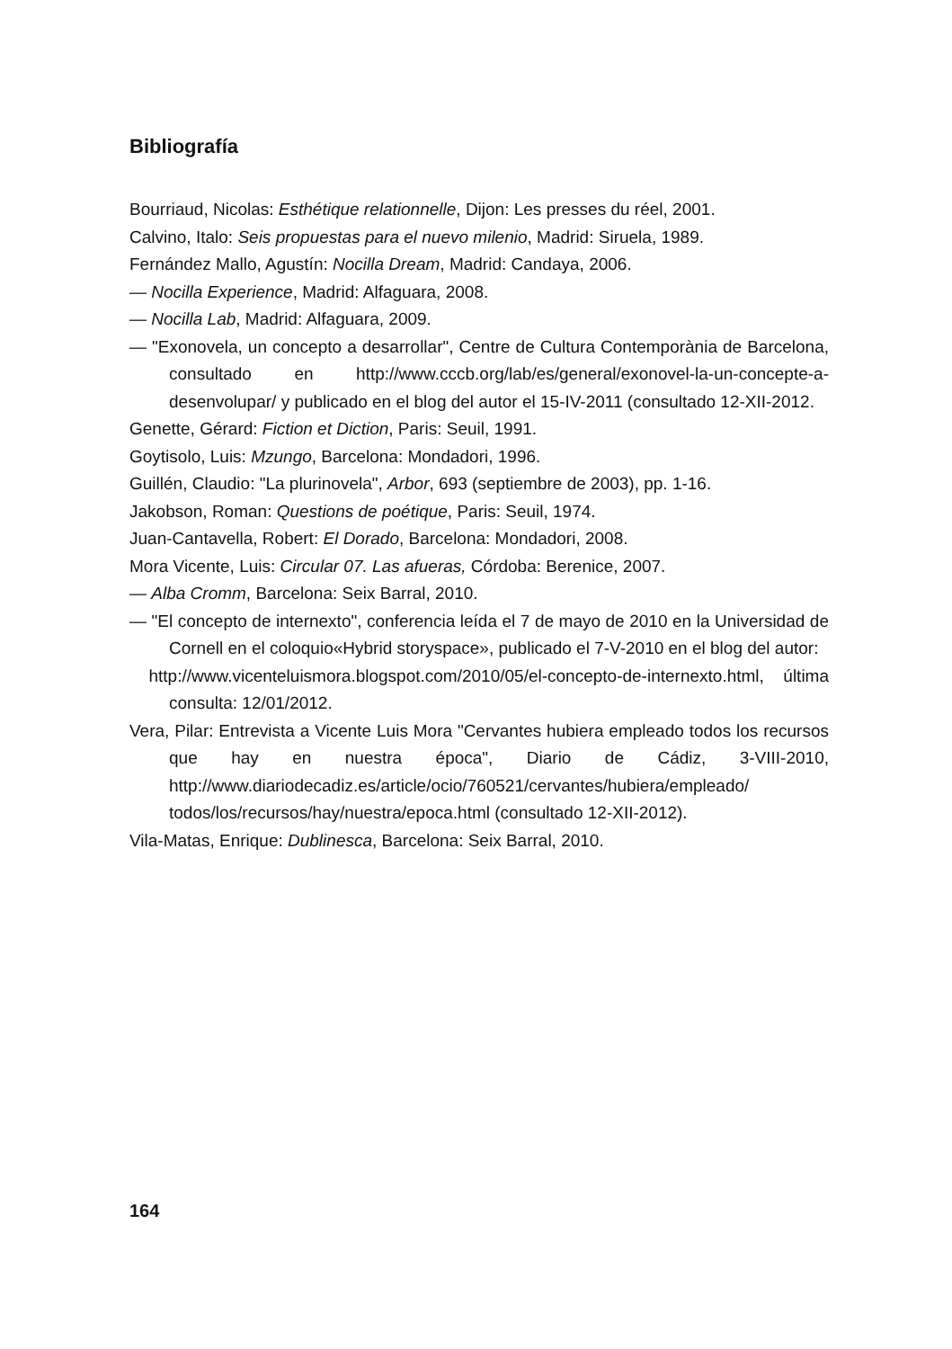Bibliografía
Bourriaud, Nicolas: Esthétique relationnelle, Dijon: Les presses du réel, 2001.
Calvino, Italo: Seis propuestas para el nuevo milenio, Madrid: Siruela, 1989.
Fernández Mallo, Agustín: Nocilla Dream, Madrid: Candaya, 2006.
— Nocilla Experience, Madrid: Alfaguara, 2008.
— Nocilla Lab, Madrid: Alfaguara, 2009.
— "Exonovela, un concepto a desarrollar", Centre de Cultura Contemporània de Barcelona, consultado en http://www.cccb.org/lab/es/general/exonovel-la-un-concepte-a-desenvolupar/ y publicado en el blog del autor el 15-IV-2011 (consultado 12-XII-2012.
Genette, Gérard: Fiction et Diction, Paris: Seuil, 1991.
Goytisolo, Luis: Mzungo, Barcelona: Mondadori, 1996.
Guillén, Claudio: "La plurinovela", Arbor, 693 (septiembre de 2003), pp. 1-16.
Jakobson, Roman: Questions de poétique, Paris: Seuil, 1974.
Juan-Cantavella, Robert: El Dorado, Barcelona: Mondadori, 2008.
Mora Vicente, Luis: Circular 07. Las afueras, Córdoba: Berenice, 2007.
— Alba Cromm, Barcelona: Seix Barral, 2010.
— "El concepto de internexto", conferencia leída el 7 de mayo de 2010 en la Universidad de Cornell en el coloquio«Hybrid storyspace», publicado el 7-V-2010 en el blog del autor:
http://www.vicenteluismora.blogspot.com/2010/05/el-concepto-de-internexto.html, última consulta: 12/01/2012.
Vera, Pilar: Entrevista a Vicente Luis Mora "Cervantes hubiera empleado todos los recursos que hay en nuestra época", Diario de Cádiz, 3-VIII-2010, http://www.diariodecadiz.es/article/ocio/760521/cervantes/hubiera/empleado/ todos/los/recursos/hay/nuestra/epoca.html (consultado 12-XII-2012).
Vila-Matas, Enrique: Dublinesca, Barcelona: Seix Barral, 2010.
164